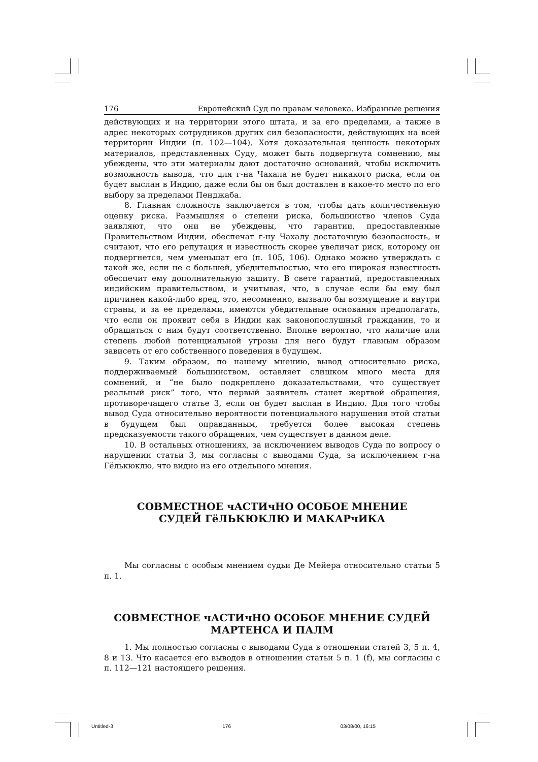176 Европейский Суд по правам человека. Избранные решения
действующих и на территории этого штата, и за его пределами, а также в адрес некоторых сотрудников других сил безопасности, действующих на всей территории Индии (п. 102—104). Хотя доказательная ценность некоторых материалов, представленных Суду, может быть подвергнута сомнению, мы убеждены, что эти материалы дают достаточно оснований, чтобы исключить возможность вывода, что для г-на Чахала не будет никакого риска, если он будет выслан в Индию, даже если бы он был доставлен в какое-то место по его выбору за пределами Пенджаба.
8. Главная сложность заключается в том, чтобы дать количественную оценку риска. Размышляя о степени риска, большинство членов Суда заявляют, что они не убеждены, что гарантии, предоставленные Правительством Индии, обеспечат г-ну Чахалу достаточную безопасность, и считают, что его репутация и известность скорее увеличат риск, которому он подвергнется, чем уменьшат его (п. 105, 106). Однако можно утверждать с такой же, если не с большей, убедительностью, что его широкая известность обеспечит ему дополнительную защиту. В свете гарантий, предоставленных индийским правительством, и учитывая, что, в случае если бы ему был причинен какой-либо вред, это, несомненно, вызвало бы возмущение и внутри страны, и за ее пределами, имеются убедительные основания предполагать, что если он проявит себя в Индии как законопослушный гражданин, то и обращаться с ним будут соответственно. Вполне вероятно, что наличие или степень любой потенциальной угрозы для него будут главным образом зависеть от его собственного поведения в будущем.
9. Таким образом, по нашему мнению, вывод относительно риска, поддерживаемый большинством, оставляет слишком много места для сомнений, и “не было подкреплено доказательствами, что существует реальный риск” того, что первый заявитель станет жертвой обращения, противоречащего статье 3, если он будет выслан в Индию. Для того чтобы вывод Суда относительно вероятности потенциального нарушения этой статьи в будущем был оправданным, требуется более высокая степень предсказуемости такого обращения, чем существует в данном деле.
10. В остальных отношениях, за исключением выводов Суда по вопросу о нарушении статьи 3, мы согласны с выводами Суда, за исключением г-на Гёлькюклю, что видно из его отдельного мнения.
СОВМЕСТНОЕ чАСТИчНО ОСОБОЕ МНЕНИЕ
СУДЕЙ ГёЛЬКЮКЛЮ И МАКАРчИКА
Мы согласны с особым мнением судьи Де Мейера относительно статьи 5 п. 1.
СОВМЕСТНОЕ чАСТИчНО ОСОБОЕ МНЕНИЕ СУДЕЙ
МАРТЕНСА И ПАЛМ
1. Мы полностью согласны с выводами Суда в отношении статей 3, 5 п. 4, 8 и 13. Что касается его выводов в отношении статьи 5 п. 1 (f), мы согласны с п. 112—121 настоящего решения.
Untitled-3 176 03/08/00, 16:15